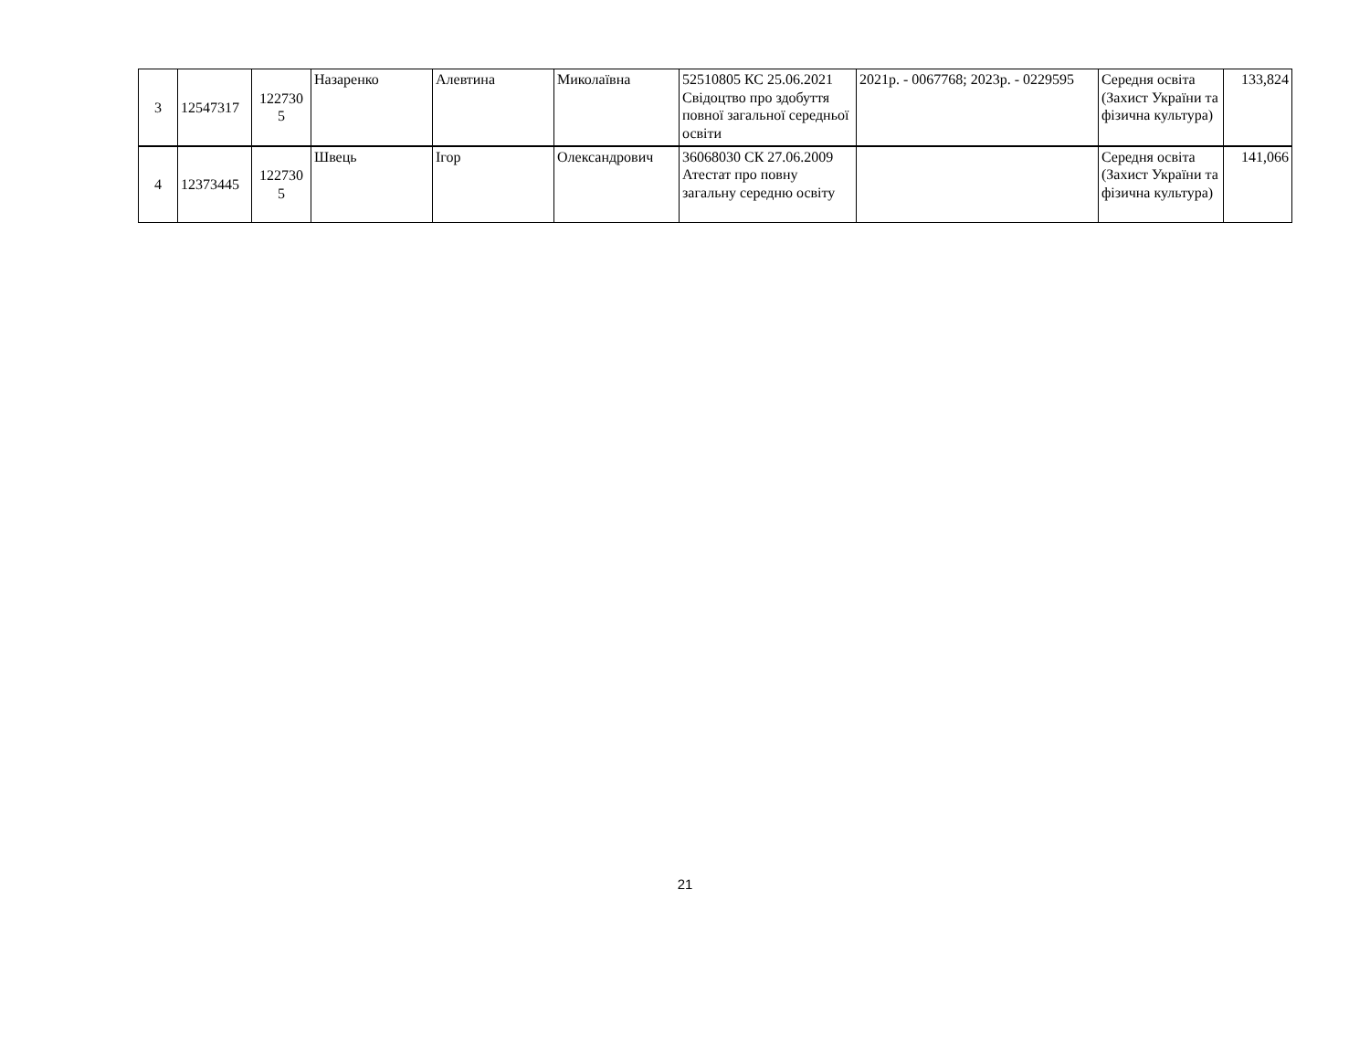| 3 | 12547317 | 122730 5 | Назаренко | Алевтина | Миколаївна | 52510805 КС 25.06.2021 Свідоцтво про здобуття повної загальної середньої освіти | 2021р. - 0067768; 2023р. - 0229595 | Середня освіта (Захист України та фізична культура) | 133,824 |
| 4 | 12373445 | 122730 5 | Швець | Ігор | Олександрович | 36068030 СК 27.06.2009 Атестат про повну загальну середню освіту | | Середня освіта (Захист України та фізична культура) | 141,066 |
21